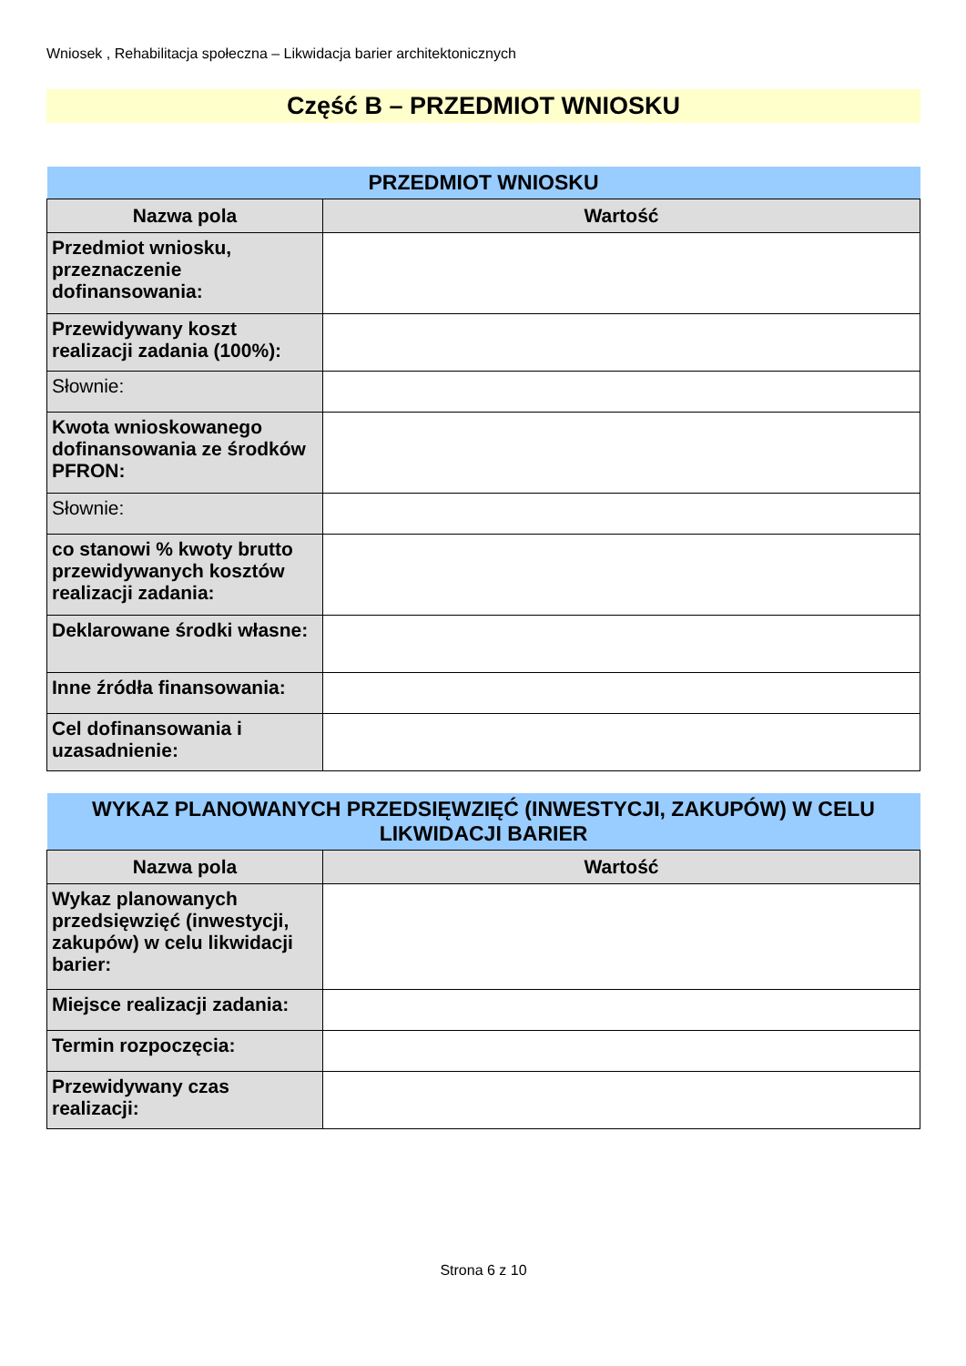Wniosek , Rehabilitacja społeczna – Likwidacja barier architektonicznych
Część B – PRZEDMIOT WNIOSKU
| PRZEDMIOT WNIOSKU | |
| --- | --- |
| Nazwa pola | Wartość |
| Przedmiot wniosku, przeznaczenie dofinansowania: | |
| Przewidywany koszt realizacji zadania (100%): | |
| Słownie: | |
| Kwota wnioskowanego dofinansowania ze środków PFRON: | |
| Słownie: | |
| co stanowi % kwoty brutto przewidywanych kosztów realizacji zadania: | |
| Deklarowane środki własne: | |
| Inne źródła finansowania: | |
| Cel dofinansowania i uzasadnienie: | |
| WYKAZ PLANOWANYCH PRZEDSIĘWZIĘĆ (INWESTYCJI, ZAKUPÓW) W CELU LIKWIDACJI BARIER | |
| --- | --- |
| Nazwa pola | Wartość |
| Wykaz planowanych przedsięwzięć (inwestycji, zakupów) w celu likwidacji barier: | |
| Miejsce realizacji zadania: | |
| Termin rozpoczęcia: | |
| Przewidywany czas realizacji: | |
Strona 6 z 10